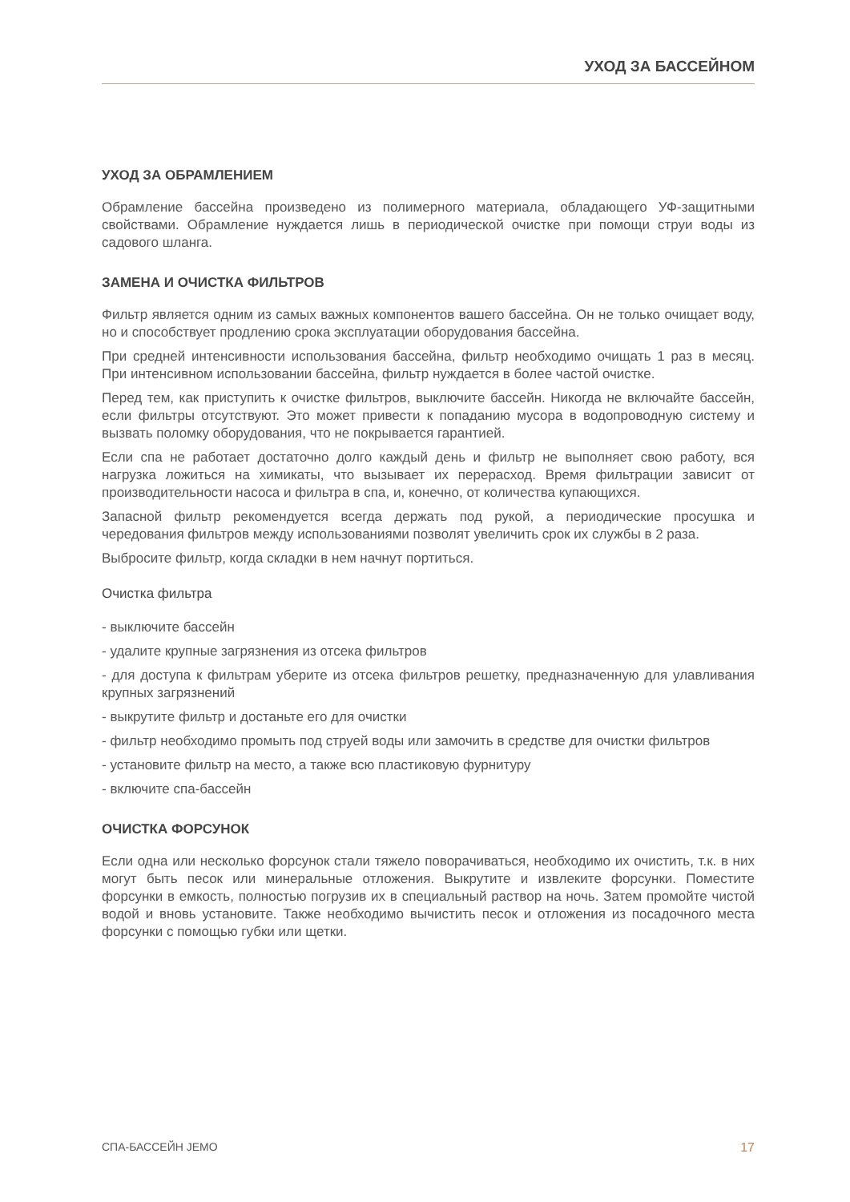УХОД ЗА БАССЕЙНОМ
УХОД ЗА ОБРАМЛЕНИЕМ
Обрамление бассейна произведено из полимерного материала, обладающего УФ-защитными свойствами. Обрамление нуждается лишь в периодической очистке при помощи струи воды из садового шланга.
ЗАМЕНА И ОЧИСТКА ФИЛЬТРОВ
Фильтр является одним из самых важных компонентов вашего бассейна. Он не только очищает воду, но и способствует продлению срока эксплуатации оборудования бассейна.
При средней интенсивности использования бассейна, фильтр необходимо очищать 1 раз в месяц. При интенсивном использовании бассейна, фильтр нуждается в более частой очистке.
Перед тем, как приступить к очистке фильтров, выключите бассейн. Никогда не включайте бассейн, если фильтры отсутствуют. Это может привести к попаданию мусора в водопроводную систему и вызвать поломку оборудования, что не покрывается гарантией.
Если спа не работает достаточно долго каждый день и фильтр не выполняет свою работу, вся нагрузка ложиться на химикаты, что вызывает их перерасход. Время фильтрации зависит от производительности насоса и фильтра в спа, и, конечно, от количества купающихся.
Запасной фильтр рекомендуется всегда держать под рукой, а периодические просушка и чередования фильтров между использованиями позволят увеличить срок их службы в 2 раза.
Выбросите фильтр, когда складки в нем начнут портиться.
Очистка фильтра
- выключите бассейн
- удалите крупные загрязнения из отсека фильтров
- для доступа к фильтрам уберите из отсека фильтров решетку, предназначенную для улавливания крупных загрязнений
- выкрутите фильтр и достаньте его для очистки
- фильтр необходимо промыть под струей воды или замочить в средстве для очистки фильтров
- установите фильтр на место, а также всю пластиковую фурнитуру
- включите спа-бассейн
ОЧИСТКА ФОРСУНОК
Если одна или несколько форсунок стали тяжело поворачиваться, необходимо их очистить, т.к. в них могут быть песок или минеральные отложения. Выкрутите и извлеките форсунки. Поместите форсунки в емкость, полностью погрузив их в специальный раствор на ночь. Затем промойте чистой водой и вновь установите. Также необходимо вычистить песок и отложения из посадочного места форсунки с помощью губки или щетки.
СПА-БАССЕЙН JEMO 17